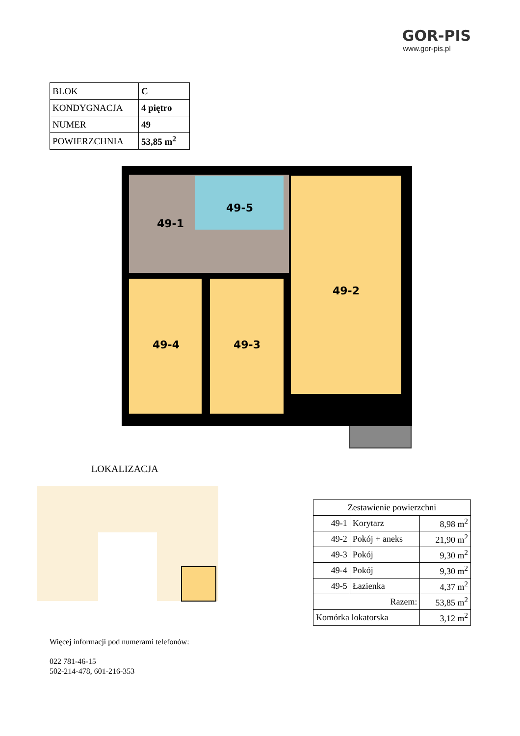GOR-PIS
www.gor-pis.pl
| BLOK | C |
| KONDYGNACJA | 4 piętro |
| NUMER | 49 |
| POWIERZCHNIA | 53,85 m<sup>2</sup> |
49-1
49-5
49-2
49-4
49-3
LOKALIZACJA
| Zestawienie powierzchni | | |
| 49-1 | Korytarz | 8,98 m<sup>2</sup> |
| 49-2 | Pokój + aneks | 21,90 m<sup>2</sup> |
| 49-3 | Pokój | 9,30 m<sup>2</sup> |
| 49-4 | Pokój | 9,30 m<sup>2</sup> |
| 49-5 | Łazienka | 4,37 m<sup>2</sup> |
| Razem: | | 53,85 m<sup>2</sup> |
| Komórka lokatorska | | 3,12 m<sup>2</sup> |
Więcej informacji pod numerami telefonów:
022 781-46-15
502-214-478, 601-216-353